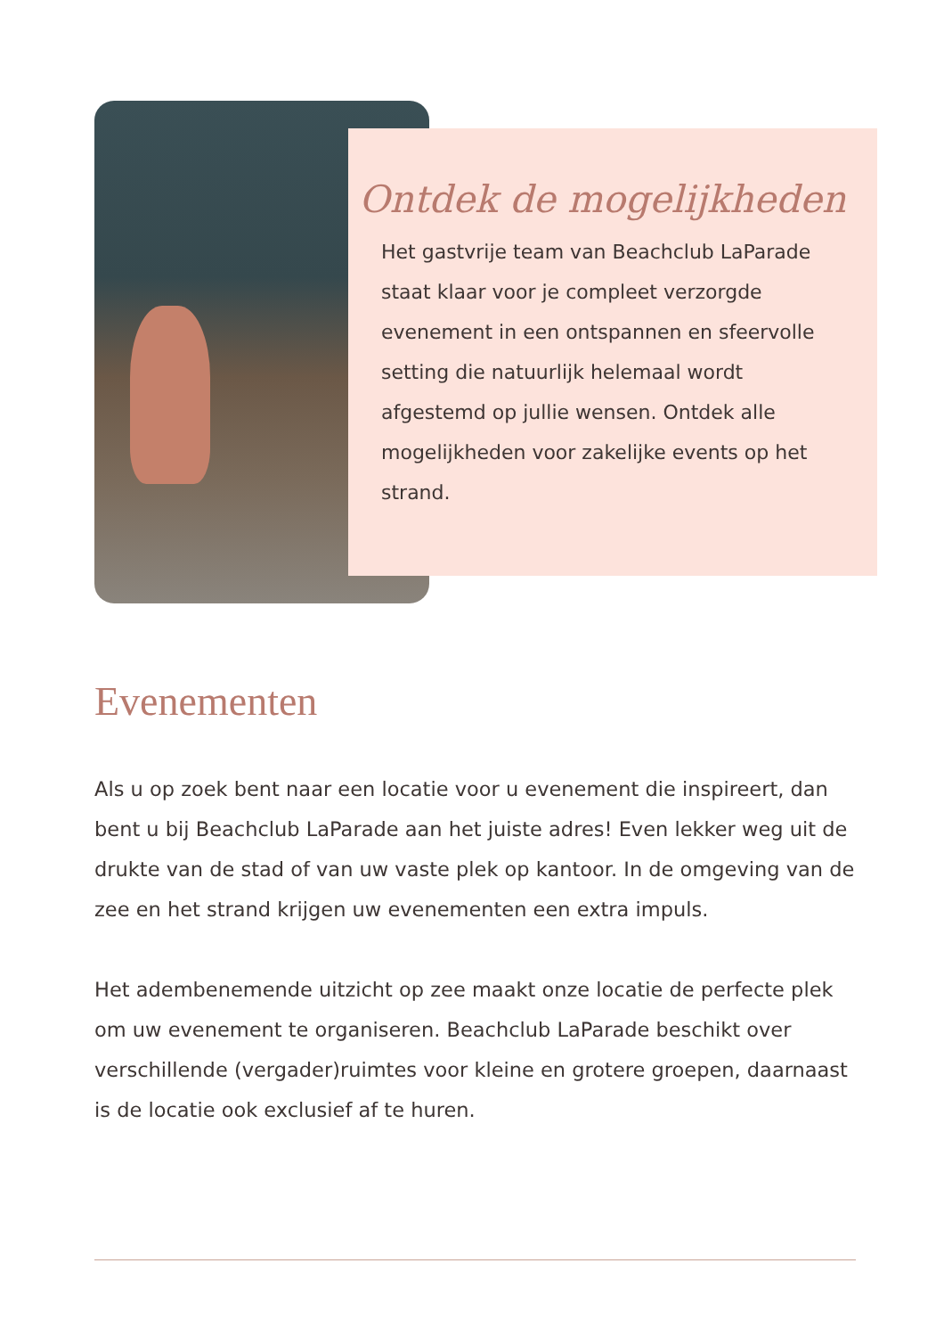Ontdek de mogelijkheden
Het gastvrije team van Beachclub LaParade staat klaar voor je compleet verzorgde evenement in een ontspannen en sfeervolle setting die natuurlijk helemaal wordt afgestemd op jullie wensen. Ontdek alle mogelijkheden voor zakelijke events op het strand.
Evenementen
Als u op zoek bent naar een locatie voor u evenement die inspireert, dan bent u bij Beachclub LaParade aan het juiste adres! Even lekker weg uit de drukte van de stad of van uw vaste plek op kantoor. In de omgeving van de zee en het strand krijgen uw evenementen een extra impuls.
Het adembenemende uitzicht op zee maakt onze locatie de perfecte plek om uw evenement te organiseren. Beachclub LaParade beschikt over verschillende (vergader)ruimtes voor kleine en grotere groepen, daarnaast is de locatie ook exclusief af te huren.